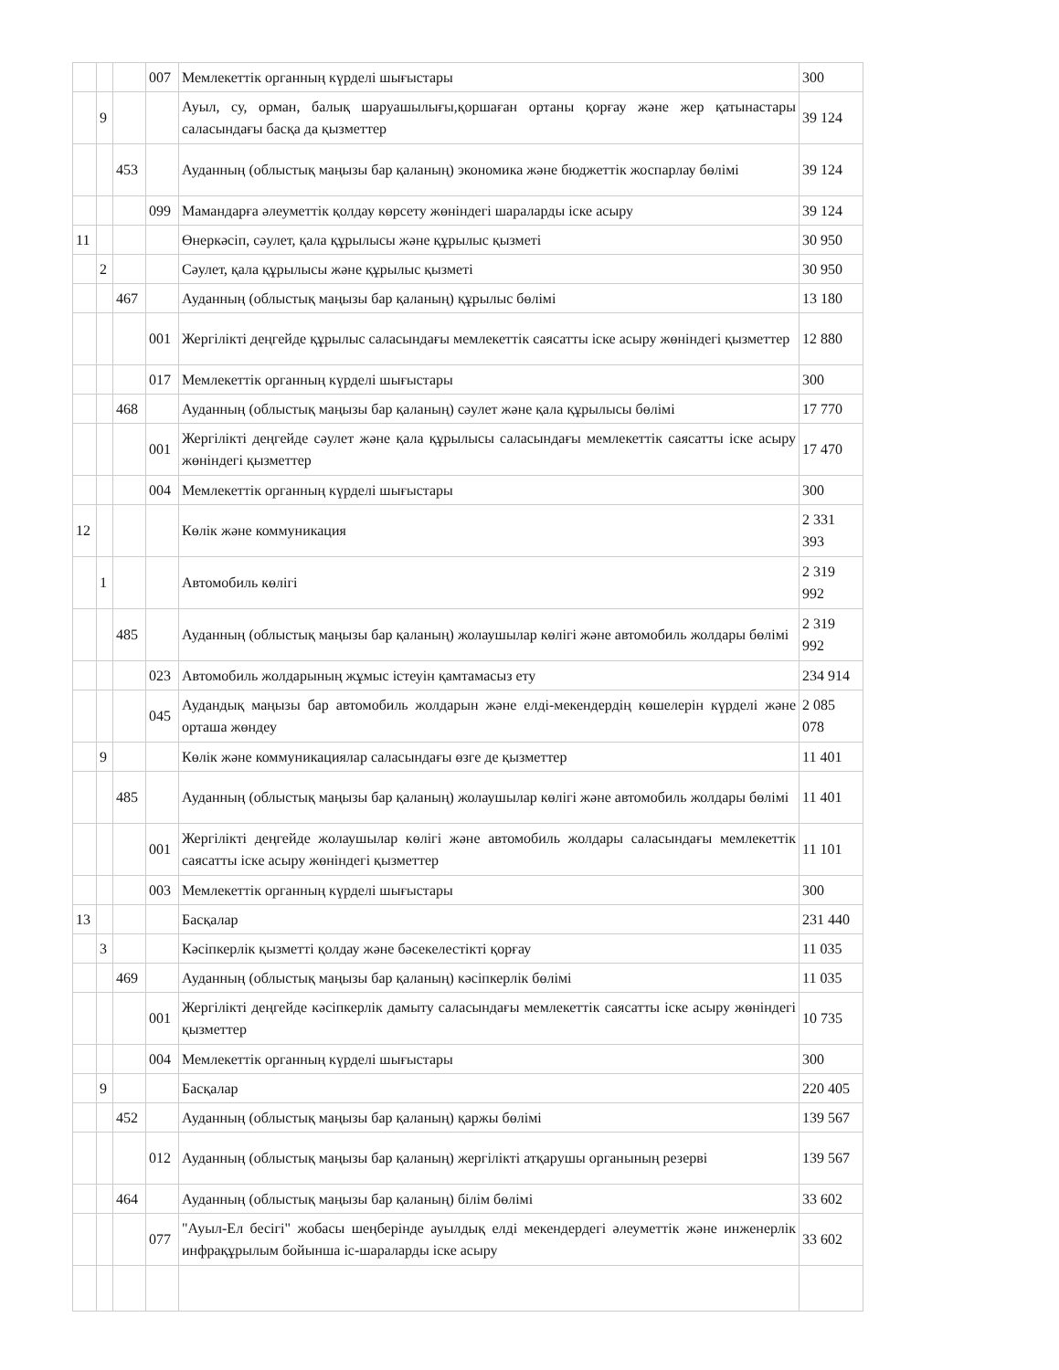| | | | 007 | Мемлекеттік органның күрделі шығыстары | 300 |
| | 9 | | | Ауыл, су, орман, балық шаруашылығы,қоршаған ортаны қорғау және жер қатынастары саласындағы басқа да қызметтер | 39 124 |
| | | 453 | | Ауданның (облыстық маңызы бар қаланың) экономика және бюджеттік жоспарлау бөлімі | 39 124 |
| | | | 099 | Мамандарға әлеуметтік қолдау көрсету жөніндегі шараларды іске асыру | 39 124 |
| 11 | | | | Өнеркәсіп, сәулет, қала құрылысы және құрылыс қызметі | 30 950 |
| | 2 | | | Сәулет, қала құрылысы және құрылыс қызметі | 30 950 |
| | | 467 | | Ауданның (облыстық маңызы бар қаланың) құрылыс бөлімі | 13 180 |
| | | | 001 | Жергілікті деңгейде құрылыс саласындағы мемлекеттік саясатты іске асыру жөніндегі қызметтер | 12 880 |
| | | | 017 | Мемлекеттік органның күрделі шығыстары | 300 |
| | | 468 | | Ауданның (облыстық маңызы бар қаланың) сәулет және қала құрылысы бөлімі | 17 770 |
| | | | 001 | Жергілікті деңгейде сәулет және қала құрылысы саласындағы мемлекеттік саясатты іске асыру жөніндегі қызметтер | 17 470 |
| | | | 004 | Мемлекеттік органның күрделі шығыстары | 300 |
| 12 | | | | Көлік және коммуникация | 2 331 393 |
| | 1 | | | Автомобиль көлігі | 2 319 992 |
| | | 485 | | Ауданның (облыстық маңызы бар қаланың) жолаушылар көлігі және автомобиль жолдары бөлімі | 2 319 992 |
| | | | 023 | Автомобиль жолдарының жұмыс істеуін қамтамасыз ету | 234 914 |
| | | | 045 | Аудандық маңызы бар автомобиль жолдарын және елді-мекендердің көшелерін күрделі және орташа жөндеу | 2 085 078 |
| | 9 | | | Көлік және коммуникациялар саласындағы өзге де қызметтер | 11 401 |
| | | 485 | | Ауданның (облыстық маңызы бар қаланың) жолаушылар көлігі және автомобиль жолдары бөлімі | 11 401 |
| | | | 001 | Жергілікті деңгейде жолаушылар көлігі және автомобиль жолдары саласындағы мемлекеттік саясатты іске асыру жөніндегі қызметтер | 11 101 |
| | | | 003 | Мемлекеттік органның күрделі шығыстары | 300 |
| 13 | | | | Басқалар | 231 440 |
| | 3 | | | Кәсіпкерлік қызметті қолдау және бәсекелестікті қорғау | 11 035 |
| | | 469 | | Ауданның (облыстық маңызы бар қаланың) кәсіпкерлік бөлімі | 11 035 |
| | | | 001 | Жергілікті деңгейде кәсіпкерлік дамыту саласындағы мемлекеттік саясатты іске асыру жөніндегі қызметтер | 10 735 |
| | | | 004 | Мемлекеттік органның күрделі шығыстары | 300 |
| | 9 | | | Басқалар | 220 405 |
| | | 452 | | Ауданның (облыстық маңызы бар қаланың) қаржы бөлімі | 139 567 |
| | | | 012 | Ауданның (облыстық маңызы бар қаланың) жергілікті атқарушы органының резерві | 139 567 |
| | | 464 | | Ауданның (облыстық маңызы бар қаланың) білім бөлімі | 33 602 |
| | | | 077 | "Ауыл-Ел бесігі" жобасы шеңберінде ауылдық елді мекендердегі әлеуметтік және инженерлік инфрақұрылым бойынша іс-шараларды іске асыру | 33 602 |